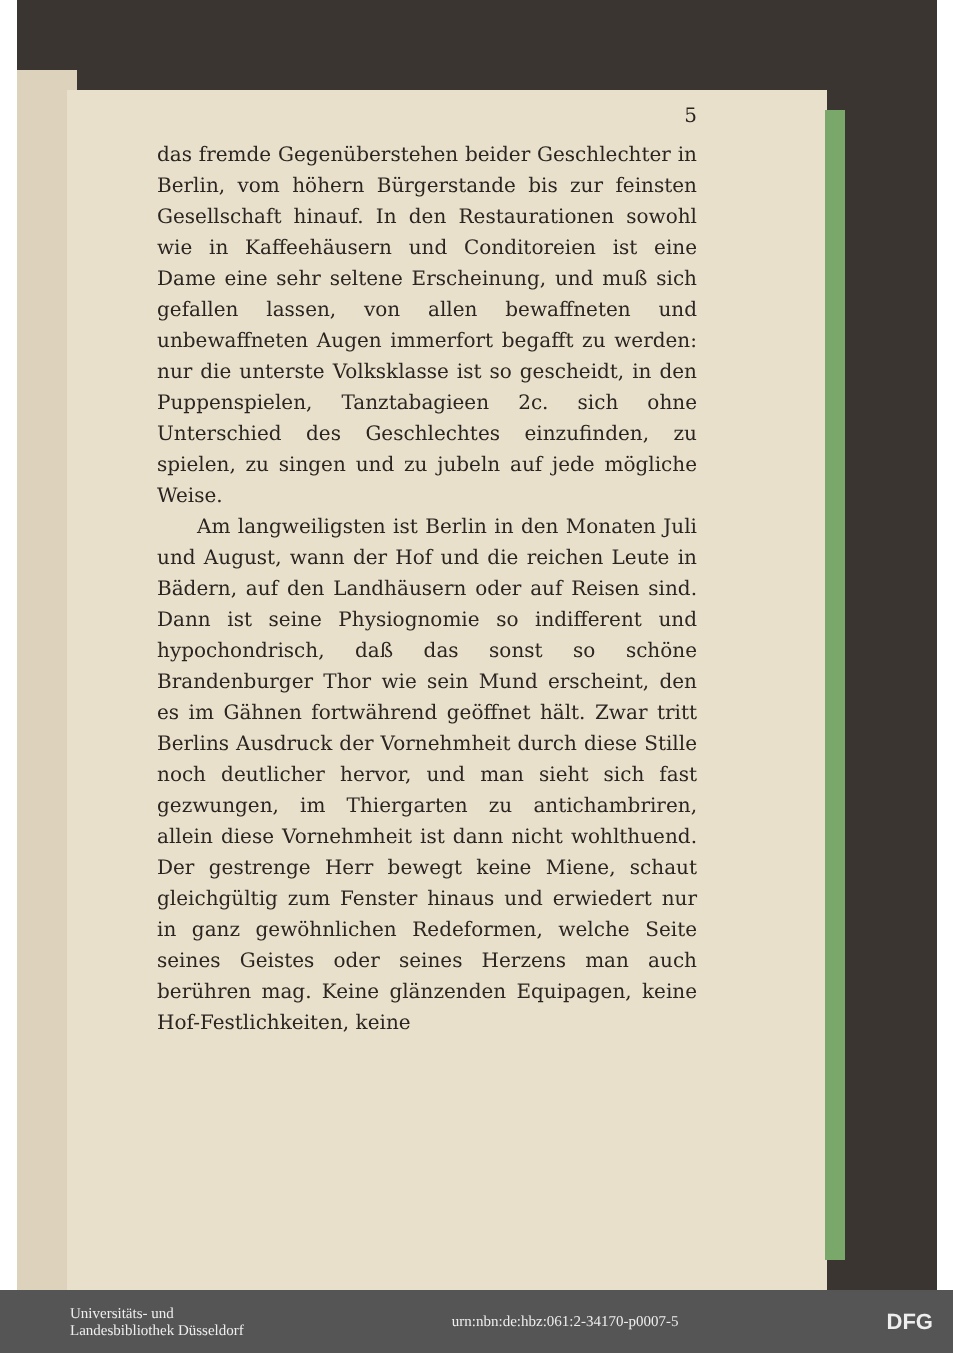5
das fremde Gegenüberstehen beider Geschlechter in Berlin, vom höhern Bürgerstande bis zur feinsten Gesellschaft hinauf. In den Restaurationen sowohl wie in Kaffeehäusern und Conditoreien ist eine Dame eine sehr seltene Erscheinung, und muß sich gefallen lassen, von allen bewaffneten und unbewaffneten Augen immerfort begafft zu werden: nur die unterste Volksklasse ist so gescheidt, in den Puppenspielen, Tanztabagieen 2c. sich ohne Unterschied des Geschlechtes einzufinden, zu spielen, zu singen und zu jubeln auf jede mögliche Weise.
Am langweiligsten ist Berlin in den Monaten Juli und August, wann der Hof und die reichen Leute in Bädern, auf den Landhäusern oder auf Reisen sind. Dann ist seine Physiognomie so indifferent und hypochondrisch, daß das sonst so schöne Brandenburger Thor wie sein Mund erscheint, den es im Gähnen fortwährend geöffnet hält. Zwar tritt Berlins Ausdruck der Vornehmheit durch diese Stille noch deutlicher hervor, und man sieht sich fast gezwungen, im Thiergarten zu antichambriren, allein diese Vornehmheit ist dann nicht wohlthuend. Der gestrenge Herr bewegt keine Miene, schaut gleichgültig zum Fenster hinaus und erwiedert nur in ganz gewöhnlichen Redeformen, welche Seite seines Geistes oder seines Herzens man auch berühren mag. Keine glänzenden Equipagen, keine Hof-Festlichkeiten, keine
Universitäts- und
Landesbibliothek Düsseldorf
urn:nbn:de:hbz:061:2-34170-p0007-5
DFG